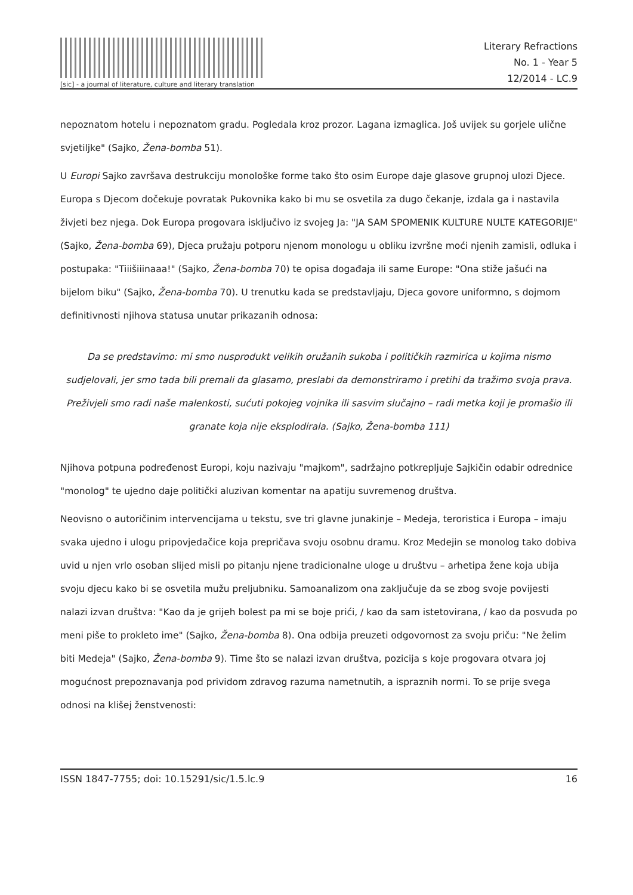[sic] - a journal of literature, culture and literary translation
Literary Refractions
No. 1 - Year 5
12/2014 - LC.9
nepoznatom hotelu i nepoznatom gradu. Pogledala kroz prozor. Lagana izmaglica. Još uvijek su gorjele ulične svjetiljke" (Sajko, Žena-bomba 51).
U Europi Sajko završava destrukciju monološke forme tako što osim Europe daje glasove grupnoj ulozi Djece. Europa s Djecom dočekuje povratak Pukovnika kako bi mu se osvetila za dugo čekanje, izdala ga i nastavila živjeti bez njega. Dok Europa progovara isključivo iz svojeg Ja: "JA SAM SPOMENIK KULTURE NULTE KATEGORIJE" (Sajko, Žena-bomba 69), Djeca pružaju potporu njenom monologu u obliku izvršne moći njenih zamisli, odluka i postupaka: "Tiiišiiinaaa!" (Sajko, Žena-bomba 70) te opisa događaja ili same Europe: "Ona stiže jašući na bijelom biku" (Sajko, Žena-bomba 70). U trenutku kada se predstavljaju, Djeca govore uniformno, s dojmom definitivnosti njihova statusa unutar prikazanih odnosa:
Da se predstavimo: mi smo nusprodukt velikih oružanih sukoba i političkih razmirica u kojima nismo sudjelovali, jer smo tada bili premali da glasamo, preslabi da demonstriramo i pretihi da tražimo svoja prava. Preživjeli smo radi naše malenkosti, sućuti pokojeg vojnika ili sasvim slučajno – radi metka koji je promašio ili granate koja nije eksplodirala. (Sajko, Žena-bomba 111)
Njihova potpuna podređenost Europi, koju nazivaju "majkom", sadržajno potkrepljuje Sajkičin odabir odrednice "monolog" te ujedno daje politički aluzivan komentar na apatiju suvremenog društva.
Neovisno o autoričinim intervencijama u tekstu, sve tri glavne junakinje – Medeja, teroristica i Europa – imaju svaka ujedno i ulogu pripovjedačice koja prepričava svoju osobnu dramu. Kroz Medejin se monolog tako dobiva uvid u njen vrlo osoban slijed misli po pitanju njene tradicionalne uloge u društvu – arhetipa žene koja ubija svoju djecu kako bi se osvetila mužu preljubniku. Samoanalizom ona zaključuje da se zbog svoje povijesti nalazi izvan društva: "Kao da je grijeh bolest pa mi se boje prići, / kao da sam istetovirana, / kao da posvuda po meni piše to prokleto ime" (Sajko, Žena-bomba 8). Ona odbija preuzeti odgovornost za svoju priču: "Ne želim biti Medeja" (Sajko, Žena-bomba 9). Time što se nalazi izvan društva, pozicija s koje progovara otvara joj mogućnost prepoznavanja pod prividom zdravog razuma nametnutih, a ispraznih normi. To se prije svega odnosi na klišej ženstvenosti:
ISSN 1847-7755; doi: 10.15291/sic/1.5.lc.9 16